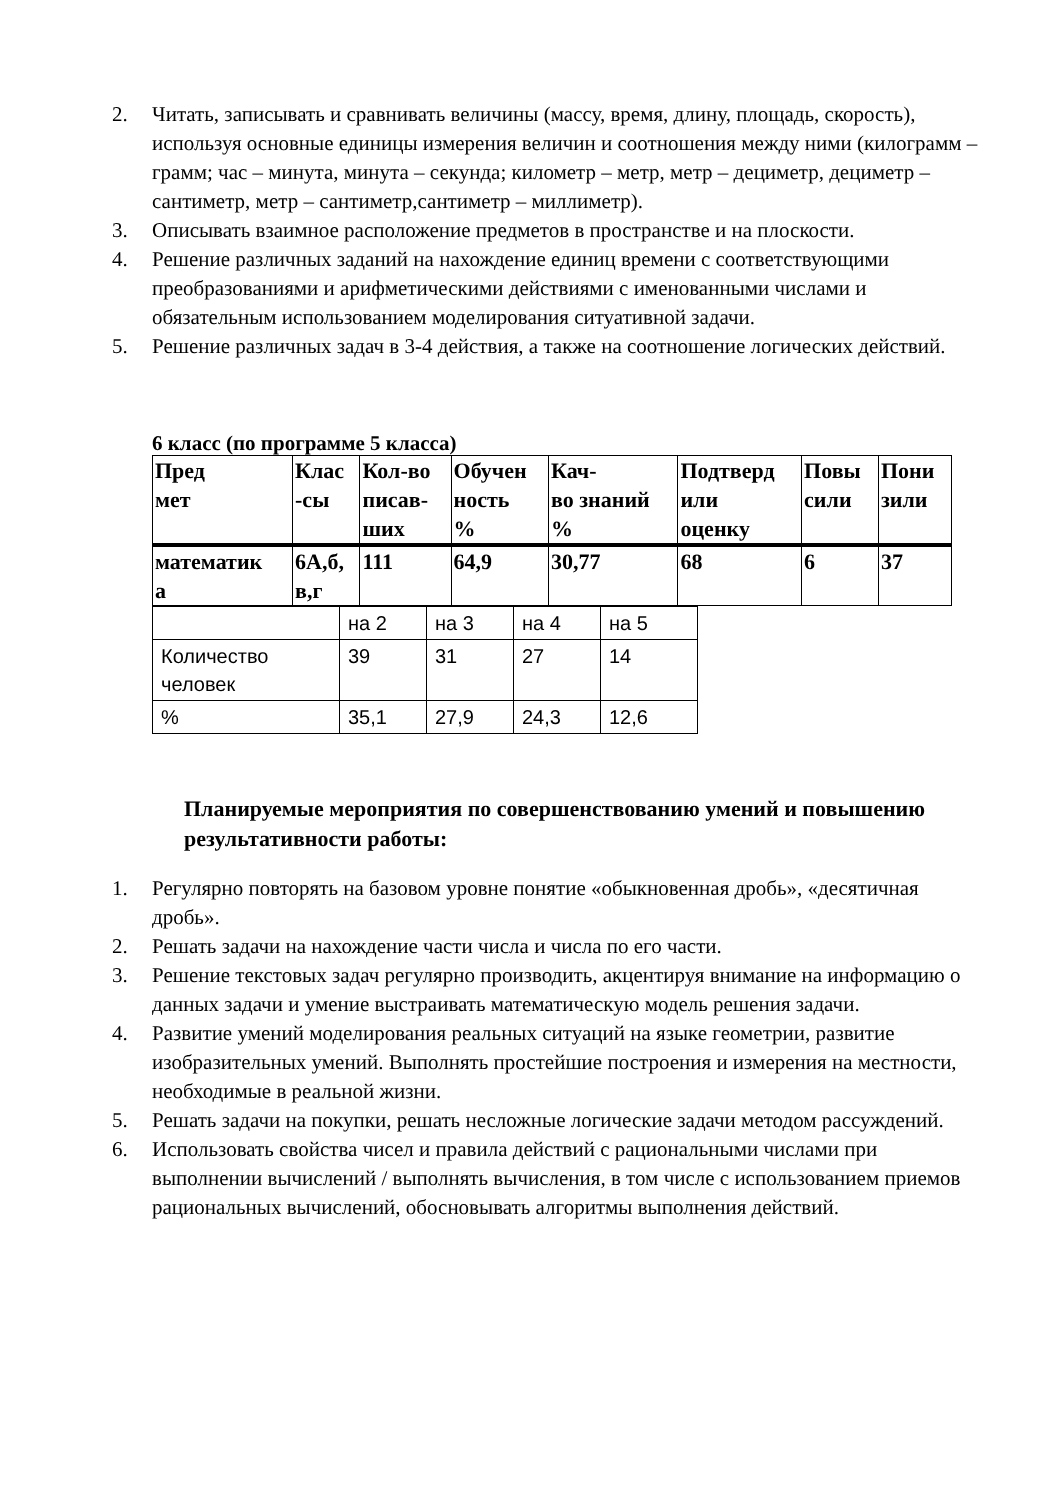2. Читать, записывать и сравнивать величины (массу, время, длину, площадь, скорость), используя основные единицы измерения величин и соотношения между ними (килограмм – грамм; час – минута, минута – секунда; километр – метр, метр – дециметр, дециметр – сантиметр, метр – сантиметр,сантиметр – миллиметр).
3. Описывать взаимное расположение предметов в пространстве и на плоскости.
4. Решение различных заданий на нахождение единиц времени с соответствующими преобразованиями и арифметическими действиями с именованными числами и обязательным использованием моделирования ситуативной задачи.
5. Решение различных задач в 3-4 действия, а также на соотношение логических действий.
6 класс (по программе 5 класса)
| Пред мет | Клас -сы | Кол-во писав- ших | Обучен ность % | Кач- во знаний % | Подтверд или оценку | Повы сили | Пони зили |
| математик а | 6А,б, в,г | 111 | 64,9 | 30,77 | 68 | 6 | 37 |
| | на 2 | на 3 | на 4 | на 5 |
| Количество человек | 39 | 31 | 27 | 14 |
| % | 35,1 | 27,9 | 24,3 | 12,6 |
Планируемые мероприятия по совершенствованию умений и повышению результативности работы:
1. Регулярно повторять на базовом уровне понятие «обыкновенная дробь», «десятичная дробь».
2. Решать задачи на нахождение части числа и числа по его части.
3. Решение текстовых задач регулярно производить, акцентируя внимание на информацию о данных задачи и умение выстраивать математическую модель решения задачи.
4. Развитие умений моделирования реальных ситуаций на языке геометрии, развитие изобразительных умений. Выполнять простейшие построения и измерения на местности, необходимые в реальной жизни.
5. Решать задачи на покупки, решать несложные логические задачи методом рассуждений.
6. Использовать свойства чисел и правила действий с рациональными числами при выполнении вычислений / выполнять вычисления, в том числе с использованием приемов рациональных вычислений, обосновывать алгоритмы выполнения действий.